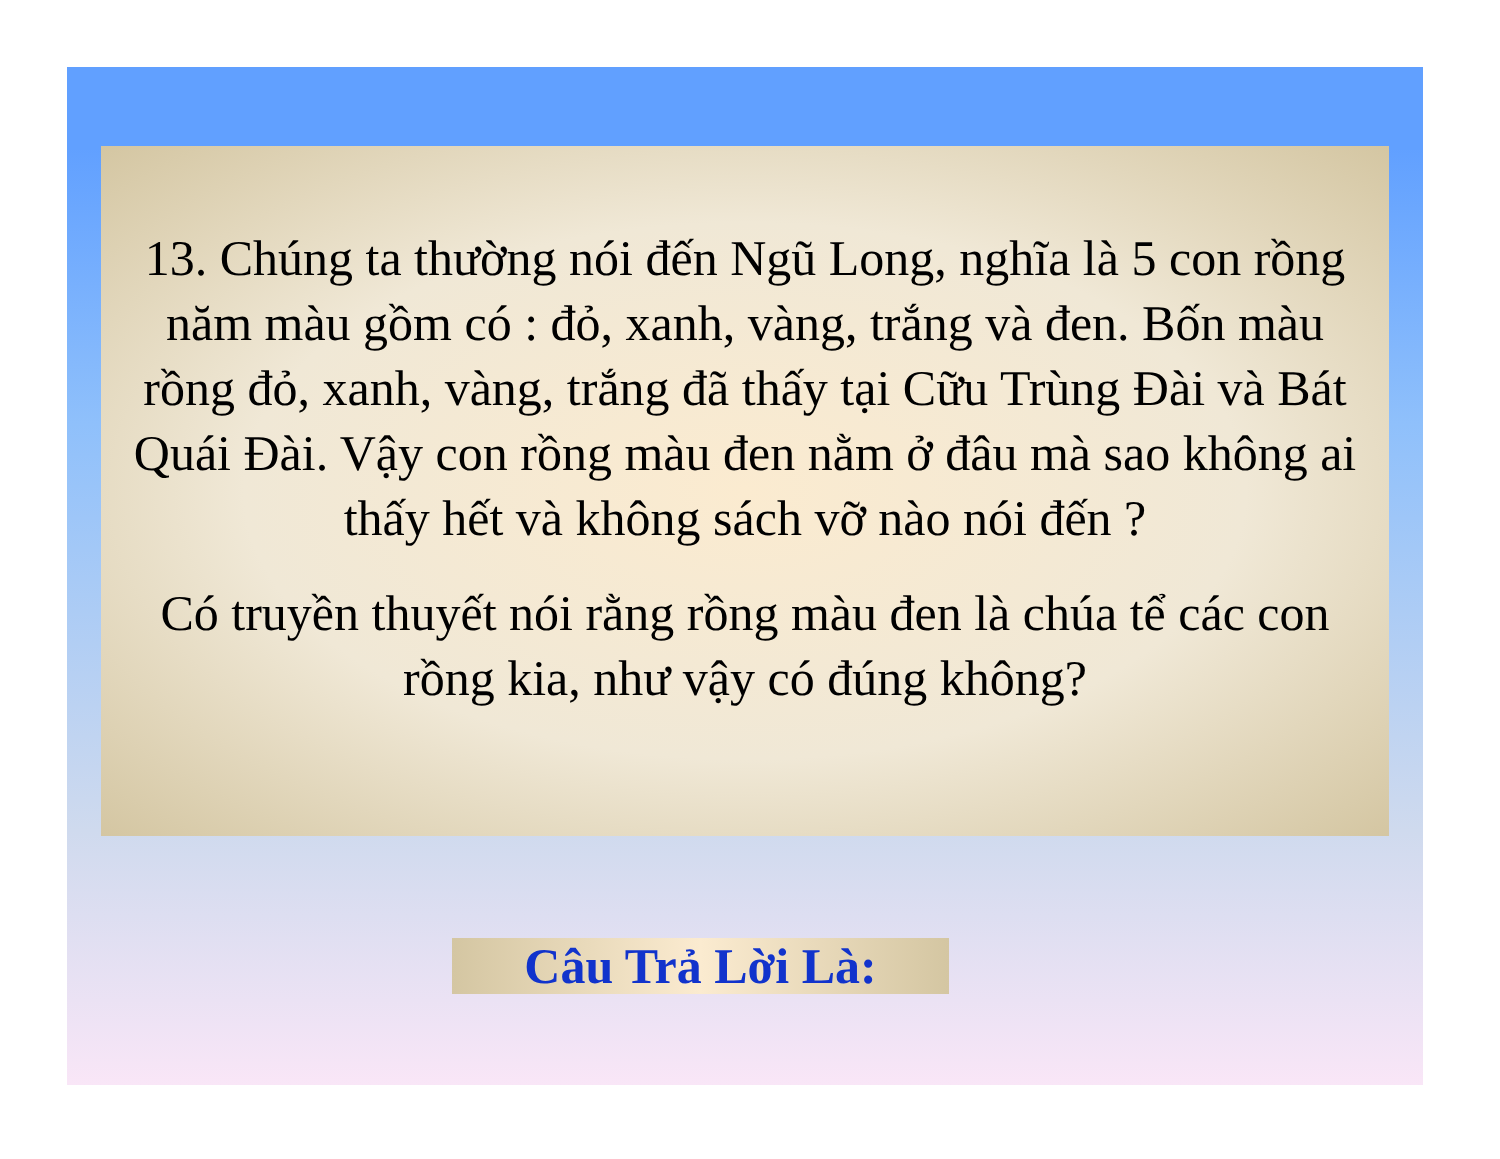13. Chúng ta thường nói đến Ngũ Long, nghĩa là 5 con rồng năm màu gồm có : đỏ, xanh, vàng, trắng và đen. Bốn màu rồng đỏ, xanh, vàng, trắng đã thấy tại Cữu Trùng Đài và Bát Quái Đài. Vậy con rồng màu đen nằm ở đâu mà sao không ai thấy hết và không sách vỡ nào nói đến ?
Có truyền thuyết nói rằng rồng màu đen là chúa tể các con rồng kia, như vậy có đúng không?
Câu Trả Lời Là: